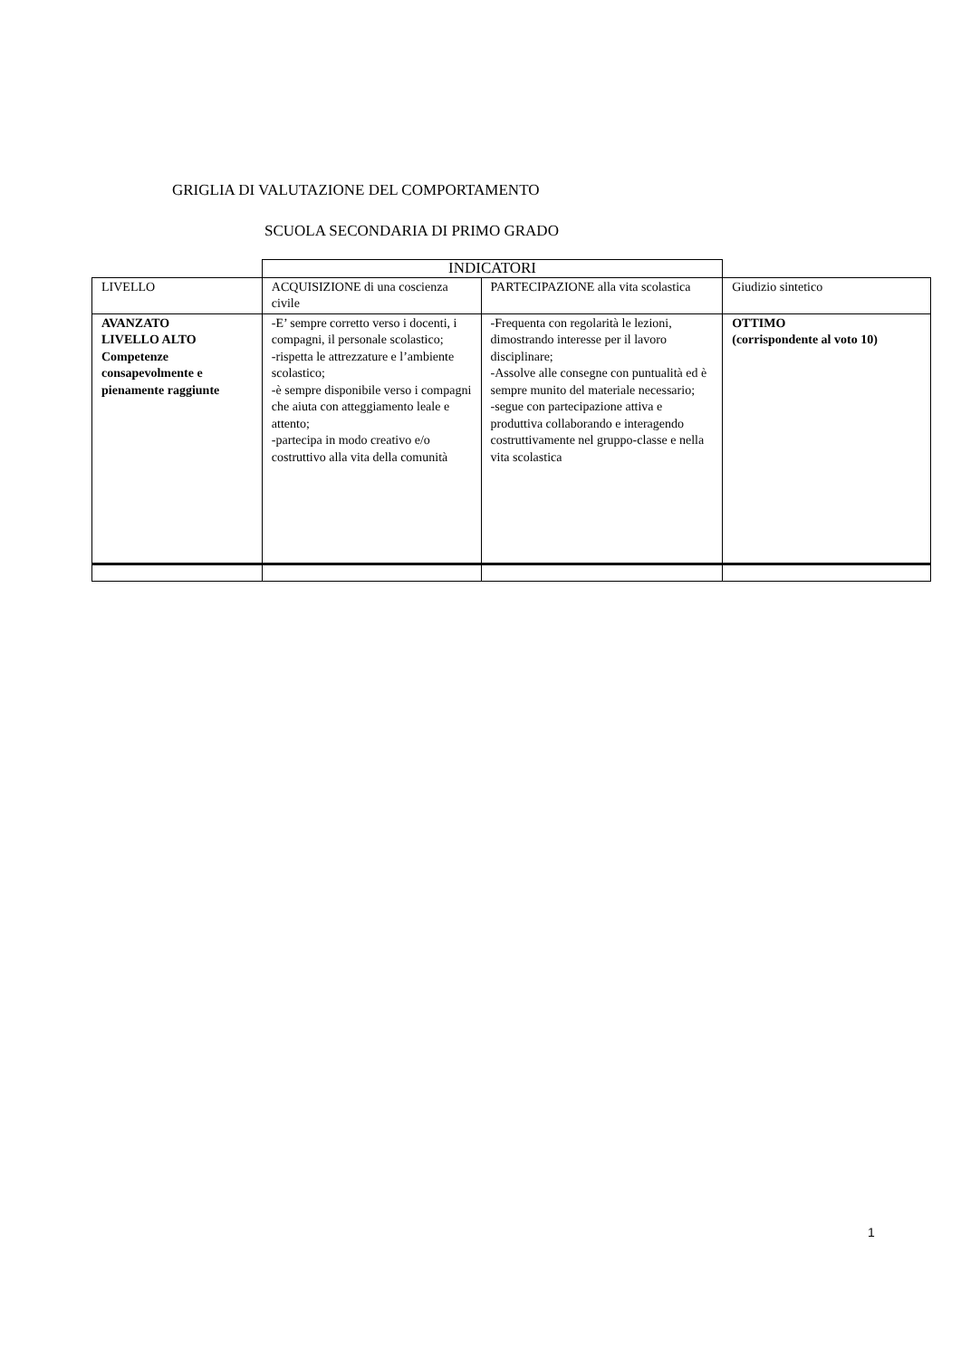GRIGLIA DI VALUTAZIONE DEL COMPORTAMENTO
SCUOLA SECONDARIA DI PRIMO GRADO
| | INDICATORI | | |
| LIVELLO | ACQUISIZIONE di una coscienza civile | PARTECIPAZIONE alla vita scolastica | Giudizio sintetico |
| AVANZATO LIVELLO ALTO Competenze consapevolmente e pienamente raggiunte | -E’ sempre corretto verso i docenti, i compagni, il personale scolastico; -rispetta le attrezzature e l’ambiente scolastico; -è sempre disponibile verso i compagni che aiuta con atteggiamento leale e attento; -partecipa in modo creativo e/o costruttivo alla vita della comunità | -Frequenta con regolarità le lezioni, dimostrando interesse per il lavoro disciplinare; -Assolve alle consegne con puntualità ed è sempre munito del materiale necessario; -segue con partecipazione attiva e produttiva collaborando e interagendo costruttivamente nel gruppo-classe e nella vita scolastica | OTTIMO (corrispondente al voto 10) |
1